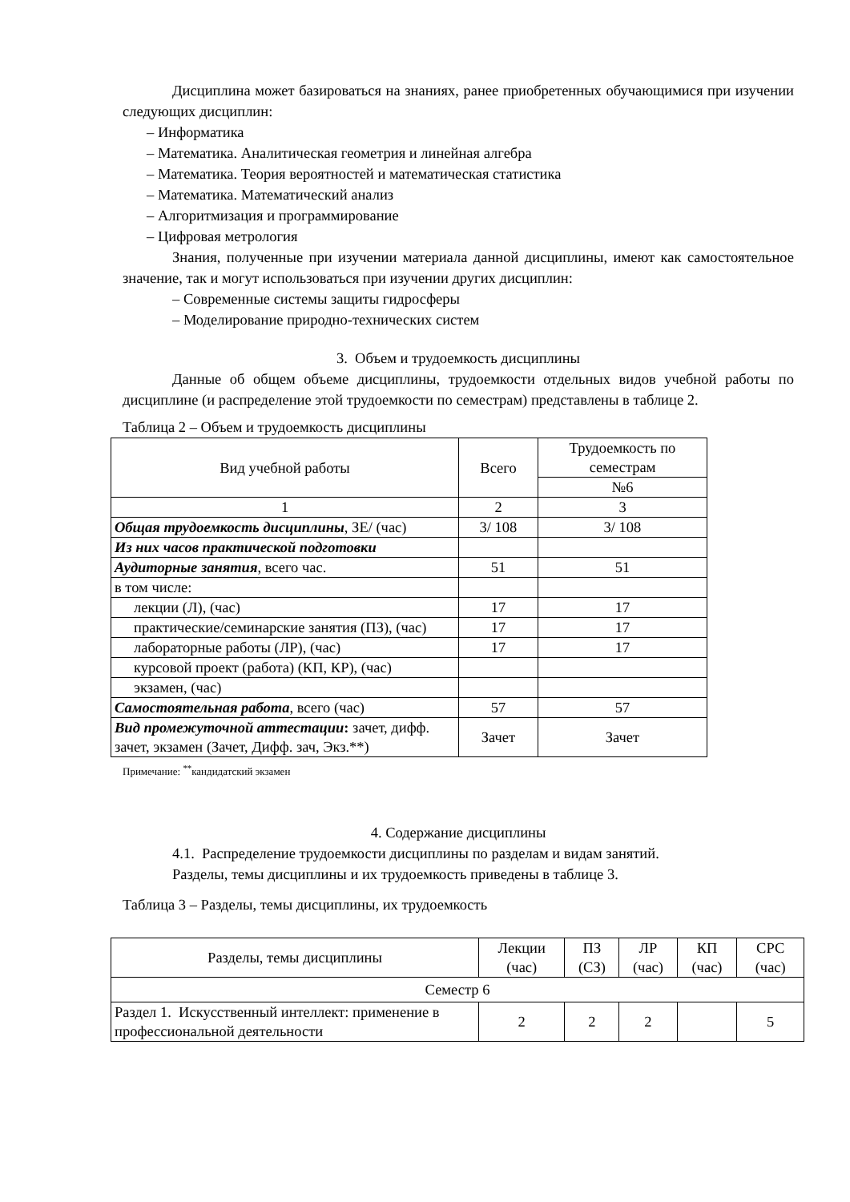Дисциплина может базироваться на знаниях, ранее приобретенных обучающимися при изучении следующих дисциплин:
– Информатика
– Математика. Аналитическая геометрия и линейная алгебра
– Математика. Теория вероятностей и математическая статистика
– Математика. Математический анализ
– Алгоритмизация и программирование
– Цифровая метрология
Знания, полученные при изучении материала данной дисциплины, имеют как самостоятельное значение, так и могут использоваться при изучении других дисциплин:
– Современные системы защиты гидросферы
– Моделирование природно-технических систем
3. Объем и трудоемкость дисциплины
Данные об общем объеме дисциплины, трудоемкости отдельных видов учебной работы по дисциплине (и распределение этой трудоемкости по семестрам) представлены в таблице 2.
Таблица 2 – Объем и трудоемкость дисциплины
| Вид учебной работы | Всего | Трудоемкость по семестрам |
| --- | --- | --- |
| | | №6 |
| 1 | 2 | 3 |
| Общая трудоемкость дисциплины , ЗЕ/ (час) | 3/ 108 | 3/ 108 |
| Из них часов практической подготовки | | |
| Аудиторные занятия , всего час. | 51 | 51 |
| в том числе: | | |
| лекции (Л), (час) | 17 | 17 |
| практические/семинарские занятия (ПЗ), (час) | 17 | 17 |
| лабораторные работы (ЛР), (час) | 17 | 17 |
| курсовой проект (работа) (КП, КР), (час) | | |
| экзамен, (час) | | |
| Самостоятельная работа , всего (час) | 57 | 57 |
| Вид промежуточной аттестации : зачет, дифф. зачет, экзамен (Зачет, Дифф. зач, Экз.**) | Зачет | Зачет |
Примечание: <sup>**</sup>кандидатский экзамен
4. Содержание дисциплины
4.1. Распределение трудоемкости дисциплины по разделам и видам занятий.
Разделы, темы дисциплины и их трудоемкость приведены в таблице 3.
Таблица 3 – Разделы, темы дисциплины, их трудоемкость
| Разделы, темы дисциплины | Лекции (час) | ПЗ (СЗ) | ЛР (час) | КП (час) | СРС (час) |
| --- | --- | --- | --- | --- | --- |
| Семестр 6 | | | | | |
| Раздел 1. Искусственный интеллект: применение в профессиональной деятельности | 2 | 2 | 2 | | 5 |